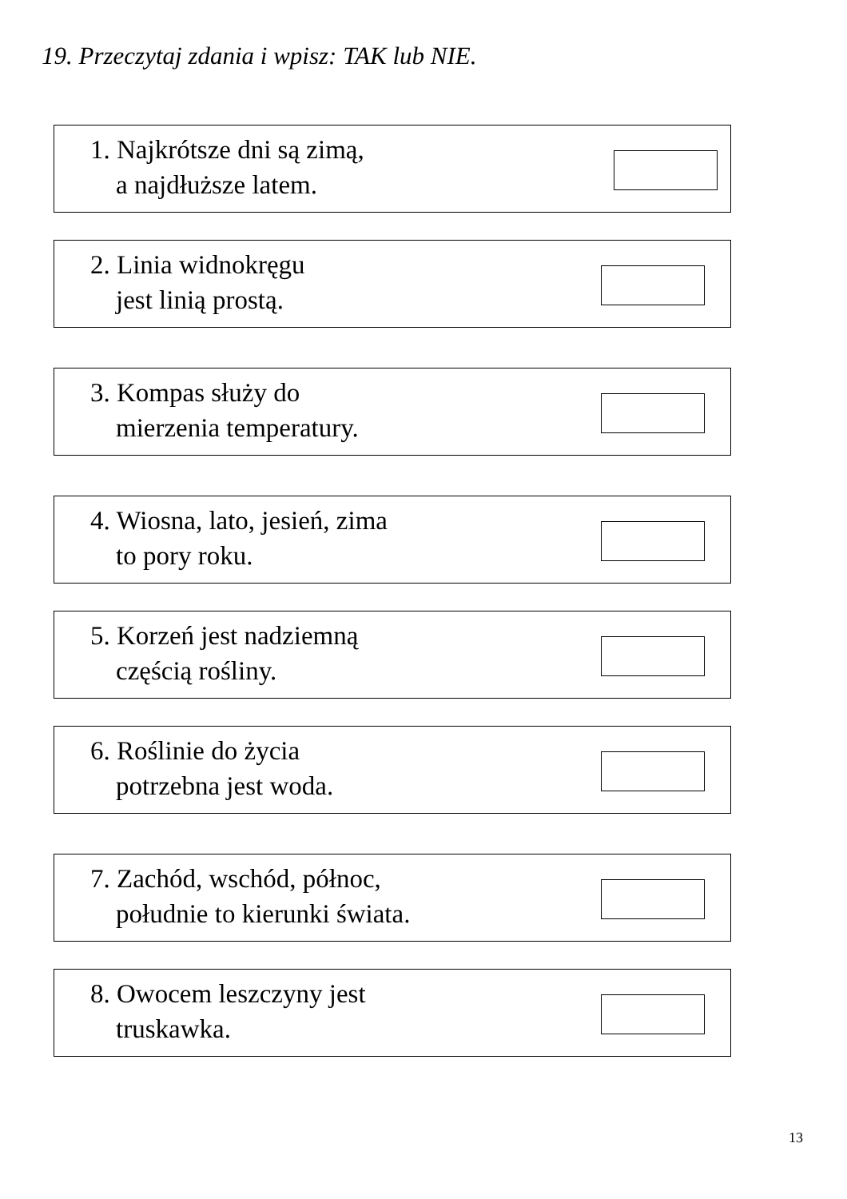19. Przeczytaj zdania i wpisz: TAK lub NIE.
1. Najkrótsze dni są zimą,
a najdłuższe latem.
2. Linia widnokręgu
jest linią prostą.
3. Kompas służy do
mierzenia temperatury.
4. Wiosna, lato, jesień, zima
to pory roku.
5. Korzeń jest nadziemną
częścią rośliny.
6. Roślinie do życia
potrzebna jest woda.
7. Zachód, wschód, północ,
południe to kierunki świata.
8. Owocem leszczyny jest
truskawka.
13